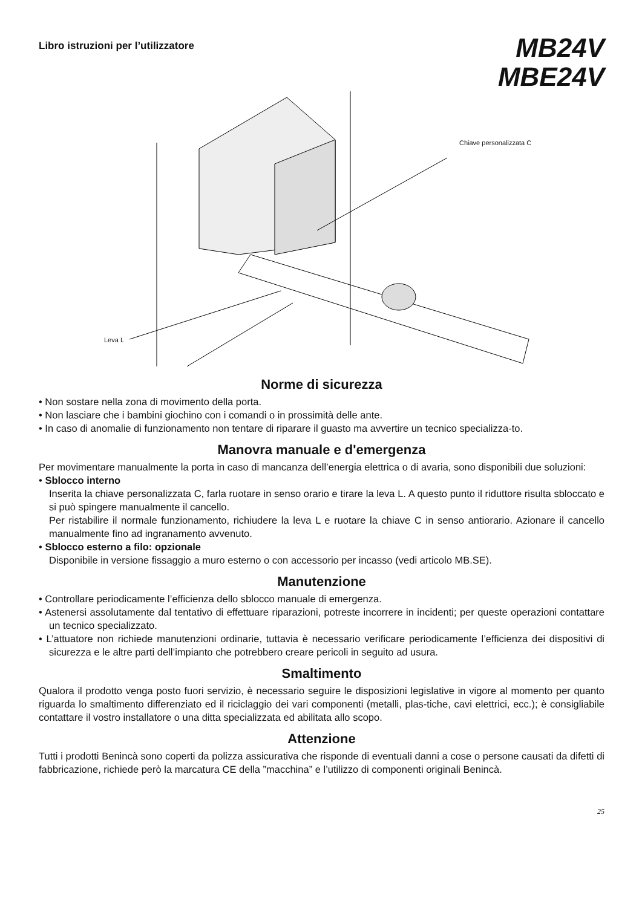Libro istruzioni per l’utilizzatore
MB24V
MBE24V
Chiave personalizzata C
Leva L
Norme di sicurezza
• Non sostare nella zona di movimento della porta.
• Non lasciare che i bambini giochino con i comandi o in prossimità delle ante.
• In caso di anomalie di funzionamento non tentare di riparare il guasto ma avvertire un tecnico specializza-to.
Manovra manuale e d'emergenza
Per movimentare manualmente la porta in caso di mancanza dell’energia elettrica o di avaria, sono disponibili due soluzioni:
• Sblocco interno
Inserita la chiave personalizzata C, farla ruotare in senso orario e tirare la leva L. A questo punto il riduttore risulta sbloccato e si può spingere manualmente il cancello.
Per ristabilire il normale funzionamento, richiudere la leva L e ruotare la chiave C in senso antiorario. Azionare il cancello manualmente fino ad ingranamento avvenuto.
• Sblocco esterno a filo: opzionale
Disponibile in versione fissaggio a muro esterno o con accessorio per incasso (vedi articolo MB.SE).
Manutenzione
• Controllare periodicamente l’efficienza dello sblocco manuale di emergenza.
• Astenersi assolutamente dal tentativo di effettuare riparazioni, potreste incorrere in incidenti; per queste operazioni contattare un tecnico specializzato.
• L’attuatore non richiede manutenzioni ordinarie, tuttavia è necessario verificare periodicamente l’efficienza dei dispositivi di sicurezza e le altre parti dell’impianto che potrebbero creare pericoli in seguito ad usura.
Smaltimento
Qualora il prodotto venga posto fuori servizio, è necessario seguire le disposizioni legislative in vigore al momento per quanto riguarda lo smaltimento differenziato ed il riciclaggio dei vari componenti (metalli, plas-tiche, cavi elettrici, ecc.); è consigliabile contattare il vostro installatore o una ditta specializzata ed abilitata allo scopo.
Attenzione
Tutti i prodotti Benincà sono coperti da polizza assicurativa che risponde di eventuali danni a cose o persone causati da difetti di fabbricazione, richiede però la marcatura CE della ”macchina” e l’utilizzo di componenti originali Benincà.
25